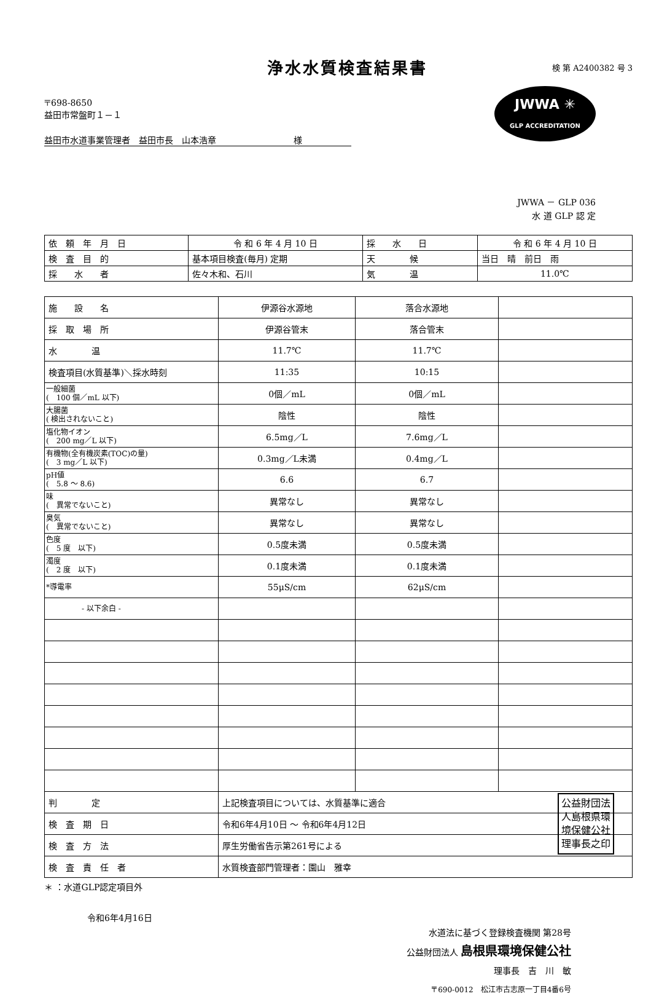浄水水質検査結果書
検 第 A2400382 号 3
JWWA ✳
GLP ACCREDITATION
〒698-8650
益田市常盤町１－１
益田市水道事業管理者　益田市長　山本浩章　　　　　　　　　様
JWWA － GLP 036
水 道 GLP 認 定
| 依 頼 年 月 日 | 令 和 6 年 4 月 10 日 | 採 水 日 | 令 和 6 年 4 月 10 日 |
| 検 査 目 的 | 基本項目検査(毎月) 定期 | 天 候 | 当日 晴 前日 雨 |
| 採 水 者 | 佐々木和、石川 | 気 温 | 11.0℃ |
| 施 設 名 | 伊源谷水源地 | 落合水源地 | |
| 採 取 場 所 | 伊源谷管末 | 落合管末 | |
| 水 温 | 11.7℃ | 11.7℃ | |
| 検査項目(水質基準)＼採水時刻 | 11:35 | 10:15 | |
| 一般細菌 ( 100 個／mL 以下) | 0個／mL | 0個／mL | |
| 大腸菌 ( 検出されないこと) | 陰性 | 陰性 | |
| 塩化物イオン ( 200 mg／L 以下) | 6.5mg／L | 7.6mg／L | |
| 有機物(全有機炭素(TOC)の量) ( 3 mg／L 以下) | 0.3mg／L未満 | 0.4mg／L | |
| pH値 ( 5.8 ～ 8.6) | 6.6 | 6.7 | |
| 味 ( 異常でないこと) | 異常なし | 異常なし | |
| 臭気 ( 異常でないこと) | 異常なし | 異常なし | |
| 色度 ( 5 度 以下) | 0.5度未満 | 0.5度未満 | |
| 濁度 ( 2 度 以下) | 0.1度未満 | 0.1度未満 | |
| *導電率 | 55μS/cm | 62μS/cm | |
| - 以下余白 - | | | |
| 判 定 | 上記検査項目については、水質基準に適合 | | |
| 検 査 期 日 | 令和6年4月10日 ～ 令和6年4月12日 | | |
| 検 査 方 法 | 厚生労働省告示第261号による | | |
| 検 査 責 任 者 | 水質検査部門管理者：園山 雅幸 | | |
＊ ：水道GLP認定項目外
令和6年4月16日
水道法に基づく登録検査機関 第28号
公益財団法人 島根県環境保健公社
理事長　吉　川　敏
〒690-0012　松江市古志原一丁目4番6号
公益財団法
人島根県環
境保健公社
理事長之印